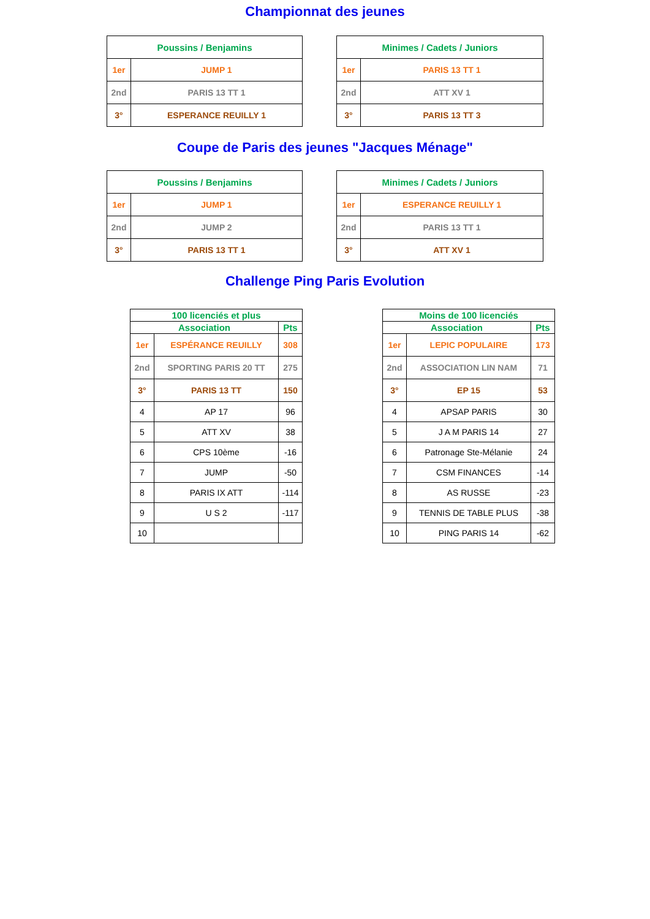Championnat des jeunes
| Poussins / Benjamins | |
| --- | --- |
| 1er | JUMP 1 |
| 2nd | PARIS 13 TT 1 |
| 3° | ESPERANCE REUILLY 1 |
| Minimes / Cadets / Juniors | |
| --- | --- |
| 1er | PARIS 13 TT 1 |
| 2nd | ATT XV 1 |
| 3° | PARIS 13 TT 3 |
Coupe de Paris des jeunes "Jacques Ménage"
| Poussins / Benjamins | |
| --- | --- |
| 1er | JUMP 1 |
| 2nd | JUMP 2 |
| 3° | PARIS 13 TT 1 |
| Minimes / Cadets / Juniors | |
| --- | --- |
| 1er | ESPERANCE REUILLY 1 |
| 2nd | PARIS 13 TT 1 |
| 3° | ATT XV 1 |
Challenge Ping Paris Evolution
| 100 licenciés et plus | | |
| --- | --- | --- |
| Association | | Pts |
| 1er | ESPÉRANCE REUILLY | 308 |
| 2nd | SPORTING PARIS 20 TT | 275 |
| 3° | PARIS 13 TT | 150 |
| 4 | AP 17 | 96 |
| 5 | ATT XV | 38 |
| 6 | CPS 10ème | -16 |
| 7 | JUMP | -50 |
| 8 | PARIS IX ATT | -114 |
| 9 | U S 2 | -117 |
| 10 | | |
| Moins de 100 licenciés | | |
| --- | --- | --- |
| Association | | Pts |
| 1er | LEPIC POPULAIRE | 173 |
| 2nd | ASSOCIATION LIN NAM | 71 |
| 3° | EP 15 | 53 |
| 4 | APSAP PARIS | 30 |
| 5 | J A M PARIS 14 | 27 |
| 6 | Patronage Ste-Mélanie | 24 |
| 7 | CSM FINANCES | -14 |
| 8 | AS RUSSE | -23 |
| 9 | TENNIS DE TABLE PLUS | -38 |
| 10 | PING PARIS 14 | -62 |